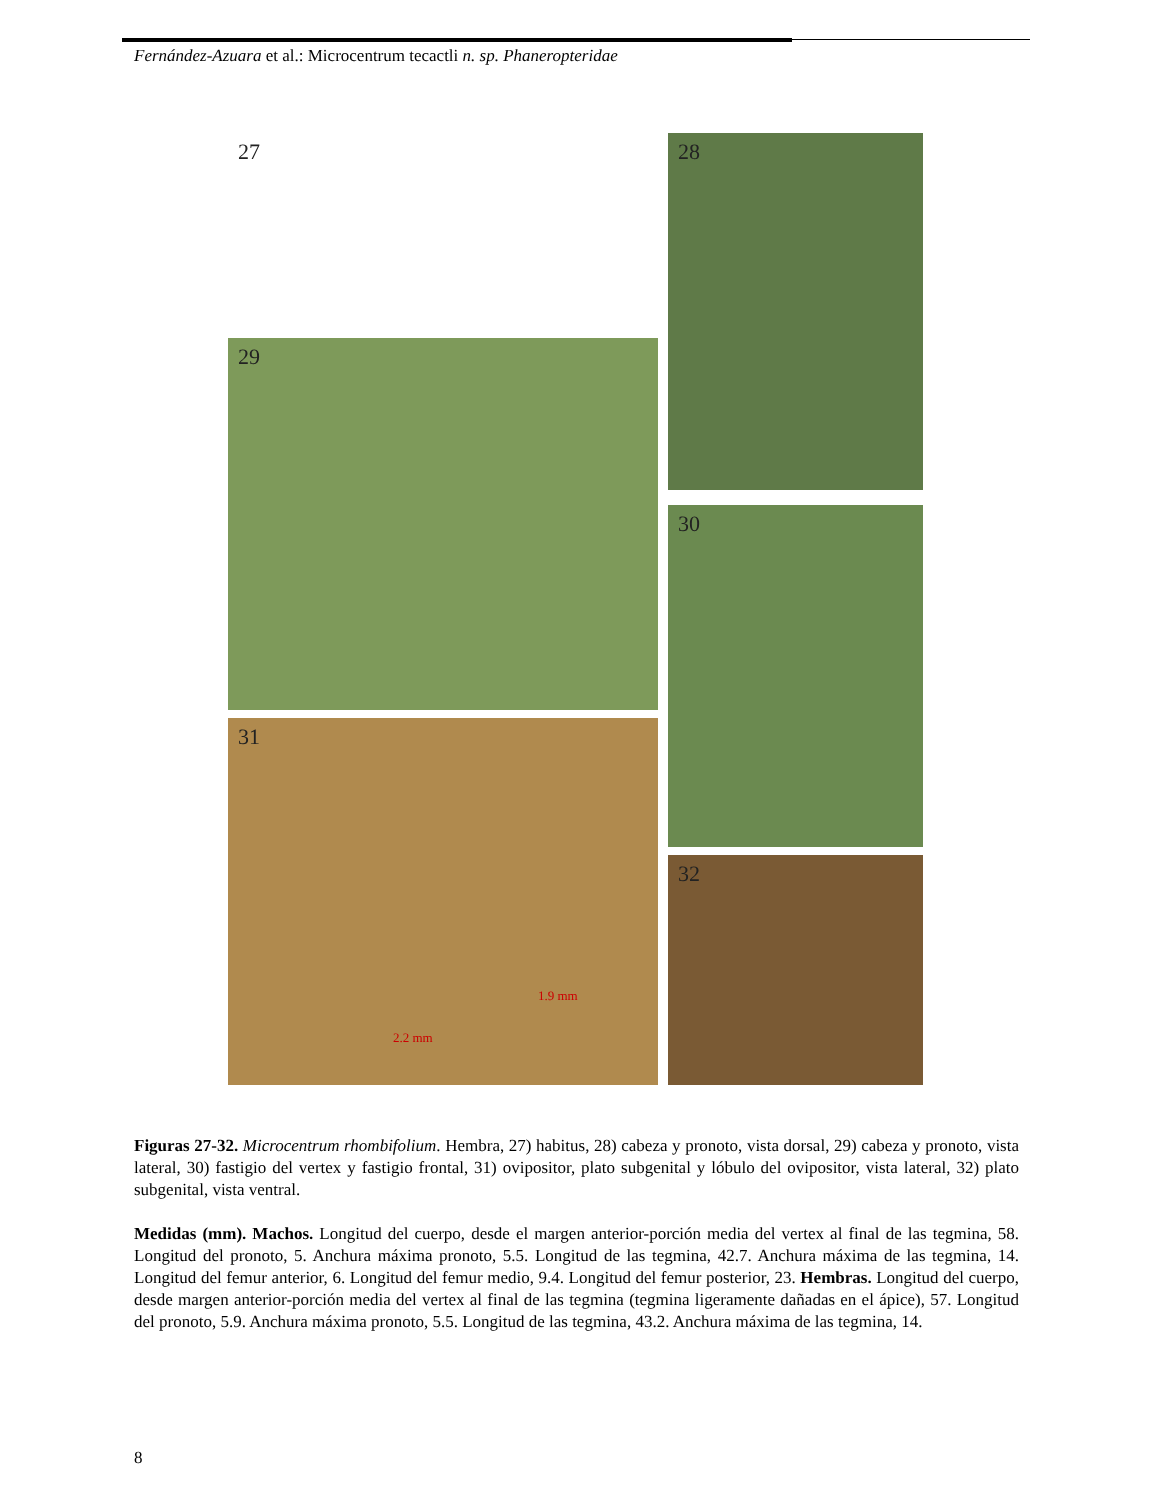Fernández-Azuara et al.: Microcentrum tecactli n. sp. Phaneropteridae
27 28
29
30
31
1.9 mm
2.2 mm
32
Figuras 27-32. Microcentrum rhombifolium. Hembra, 27) habitus, 28) cabeza y pronoto, vista dorsal, 29) cabeza y pronoto, vista lateral, 30) fastigio del vertex y fastigio frontal, 31) ovipositor, plato subgenital y lóbulo del ovipositor, vista lateral, 32) plato subgenital, vista ventral.
Medidas (mm). Machos. Longitud del cuerpo, desde el margen anterior-porción media del vertex al final de las tegmina, 58. Longitud del pronoto, 5. Anchura máxima pronoto, 5.5. Longitud de las tegmina, 42.7. Anchura máxima de las tegmina, 14. Longitud del femur anterior, 6. Longitud del femur medio, 9.4. Longitud del femur posterior, 23. Hembras. Longitud del cuerpo, desde margen anterior-porción media del vertex al final de las tegmina (tegmina ligeramente dañadas en el ápice), 57. Longitud del pronoto, 5.9. Anchura máxima pronoto, 5.5. Longitud de las tegmina, 43.2. Anchura máxima de las tegmina, 14.
8